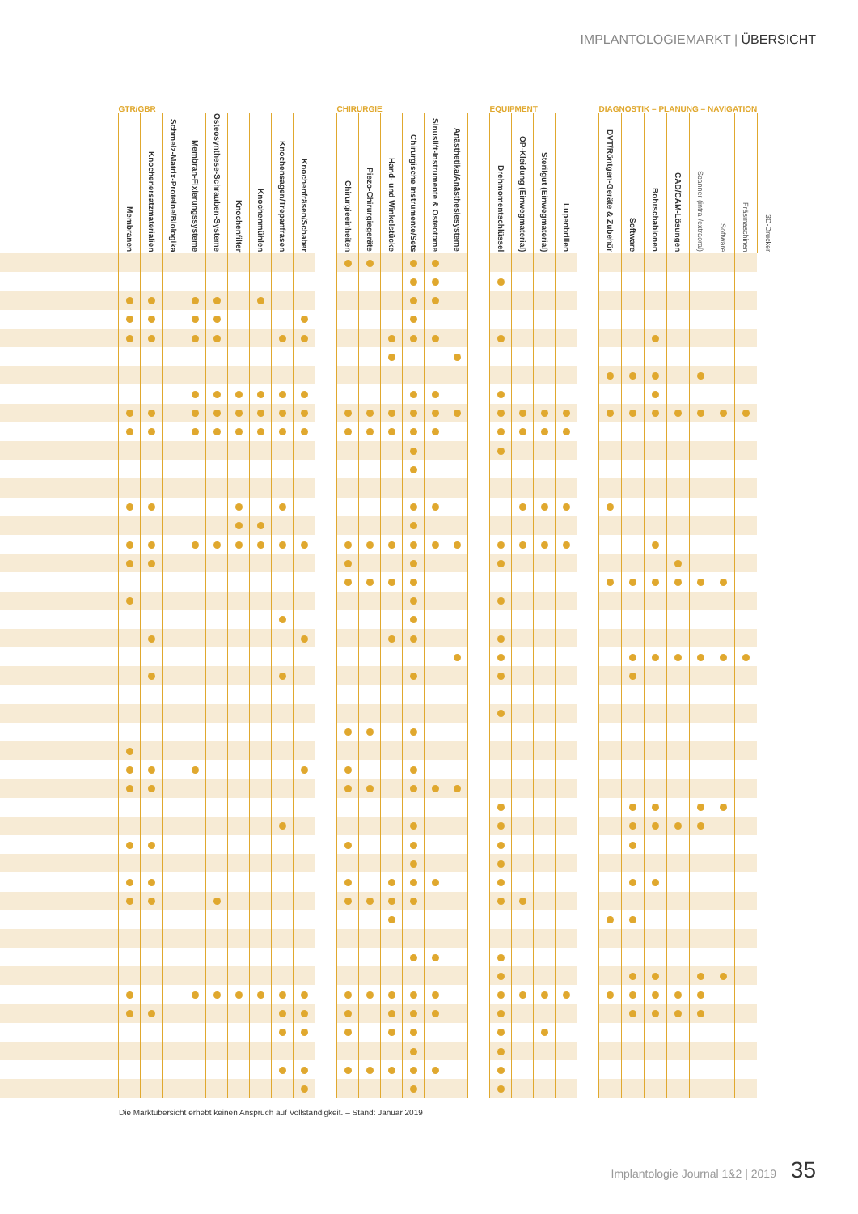IMPLANTOLOGIEMARKT | ÜBERSICHT
| | GTR/GBR | | | | | | | | | | CHIRURGIE | | | | | | | EQUIPMENT | | | | | DIAGNOSTIK – PLANUNG – NAVIGATION | | | | | | | |
| --- | --- | --- | --- | --- | --- | --- | --- | --- | --- | --- | --- | --- | --- | --- | --- | --- | --- | --- | --- | --- | --- | --- | --- | --- | --- | --- | --- | --- | --- | --- |
| | Membranen | Knochenersatzmaterialien | Schmelz-Matrix-Proteine/Biologika | Membran-Fixierungssysteme | Osteosynthese-Schrauben-Systeme | Knochenfilter | Knochenmühlen | Knochensägen/Trepanfräsen | Knochenfräsen/Schaber | | Chirurgieeinheiten | Piezo-Chirurgiegeräte | Hand- und Winkelstücke | Chirurgische Instrumente/Sets | Sinuslift-Instrumente & Osteotome | Anästhetika/Anästhesiesysteme | | Drehmomentschlüssel | OP-Kleidung (Einwegmaterial) | Sterilgut (Einwegmaterial) | Lupenbrillen | | DVT/Röntgen-Geräte & Zubehör | Software | Bohrschablonen | CAD/CAM-Lösungen | Scanner (intra-/extraoral) | Software | Fräsmaschinen | 3D-Drucker |
Die Marktübersicht erhebt keinen Anspruch auf Vollständigkeit. – Stand: Januar 2019
Implantologie Journal 1&2 | 2019 35